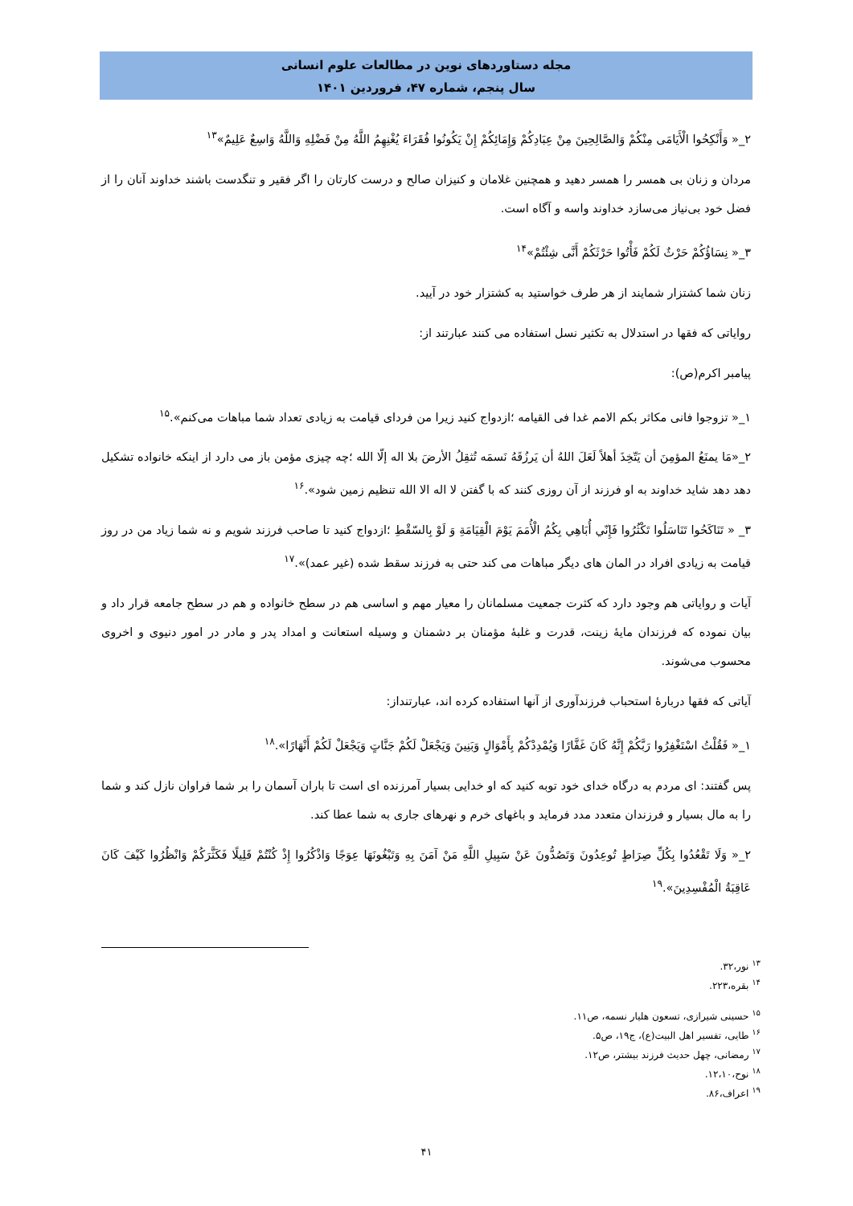مجله دستاوردهای نوین در مطالعات علوم انسانی
سال پنجم، شماره ۴۷، فروردین ۱۴۰۱
۲_« وَأَنْكِحُوا الْأَيَامَى مِنْكُمْ وَالصَّالِحِينَ مِنْ عِبَادِكُمْ وَإِمَائِكُمْ إِنْ يَكُونُوا فُقَرَاءَ يُغْنِهِمُ اللَّهُ مِنْ فَضْلِهِ وَاللَّهُ وَاسِعٌ عَلِيمٌ»<sup>۱۳</sup>
مردان و زنان بی همسر را همسر دهید و همچنین غلامان و کنیزان صالح و درست کارتان را اگر فقیر و تنگدست باشند خداوند آنان را از فضل خود بی‌نیاز می‌سازد خداوند واسه و آگاه است.
۳_« نِسَاؤُكُمْ حَرْثٌ لَكُمْ فَأْتُوا حَرْثَكُمْ أَنَّى شِئْتُمْ»<sup>۱۴</sup>
زنان شما کشتزار شمایند از هر طرف خواستید به کشتزار خود در آیید.
روایاتی که فقها در استدلال به تکثیر نسل استفاده می کنند عبارتند از:
پیامبر اکرم(ص):
۱_« تزوجوا فانی مکاثر بکم الامم غدا فی القیامه ؛ازدواج کنید زیرا من فردای قیامت به زیادی تعداد شما مباهات می‌کنم».<sup>۱۵</sup>
۲_«مَا يمنَعُ المؤمِنَ أن يَتّخِذَ أهلاً لَعَلَ اللهُ أن يَرزُقَهُ نَسمَه تُثقِلُ الأرضَ بلا اله إلّا الله ؛چه چیزی مؤمن باز می دارد از اینکه خانواده تشکیل دهد دهد شاید خداوند به او فرزند از آن روزی کنند که با گفتن لا اله الا الله تنظیم زمین شود».<sup>۱۶</sup>
۳_ « تَنَاكَحُوا تَنَاسَلُوا تَكْثُرُوا فَإِنّي أُبَاهِي بِكُمُ الْأُمَمَ يَوْمَ الْقِيَامَةِ وَ لَوْ بِالسّقْطِ ؛ازدواج کنید تا صاحب فرزند شویم و نه شما زیاد من در روز قیامت به زیادی افراد در المان های دیگر مباهات می کند حتی به فرزند سقط شده (غیر عمد)».<sup>۱۷</sup>
آیات و روایاتی هم وجود دارد که کثرت جمعیت مسلمانان را معیار مهم و اساسی هم در سطح خانواده و هم در سطح جامعه قرار داد و بیان نموده که فرزندان مایهٔ زینت، قدرت و غلبهٔ مؤمنان بر دشمنان و وسیله استعانت و امداد پدر و مادر در امور دنیوی و اخروی محسوب می‌شوند.
آیاتی که فقها دربارهٔ استحباب فرزندآوری از آنها استفاده کرده اند، عبارتنداز:
۱_« فَقُلْتُ اسْتَغْفِرُوا رَبَّكُمْ إِنَّهُ كَانَ غَفَّارًا وَيُمْدِدْكُمْ بِأَمْوَالٍ وَبَنِينَ وَيَجْعَلْ لَكُمْ جَنَّاتٍ وَيَجْعَلْ لَكُمْ أَنْهَارًا».<sup>۱۸</sup>
پس گفتند: ای مردم به درگاه خدای خود توبه کنید که او خدایی بسیار آمرزنده ای است تا باران آسمان را بر شما فراوان نازل کند و شما را به مال بسیار و فرزندان متعدد مدد فرماید و باغهای خرم و نهرهای جاری به شما عطا کند.
۲_« وَلَا تَقْعُدُوا بِكُلِّ صِرَاطٍ تُوعِدُونَ وَتَصُدُّونَ عَنْ سَبِيلِ اللَّهِ مَنْ آمَنَ بِهِ وَتَبْغُونَهَا عِوَجًا وَاذْكُرُوا إِذْ كُنْتُمْ قَلِيلًا فَكَثَّرَكُمْ وَانْظُرُوا كَيْفَ كَانَ عَاقِبَةُ الْمُفْسِدِينَ».<sup>۱۹</sup>
<sup>۱۳</sup> نور،۳۲.
<sup>۱۴</sup> بقره،۲۲۳.
<sup>۱۵</sup> حسینی شیرازی، تسعون هلیار نسمه، ص۱۱.
<sup>۱۶</sup> طایی، تفسیر اهل البیت(ع)، ج۱۹، ص۵.
<sup>۱۷</sup> رمضانی، چهل حدیث فرزند بیشتر، ص۱۲.
<sup>۱۸</sup> نوح،۱۲،۱۰.
<sup>۱۹</sup> اعراف،۸۶.
۴۱